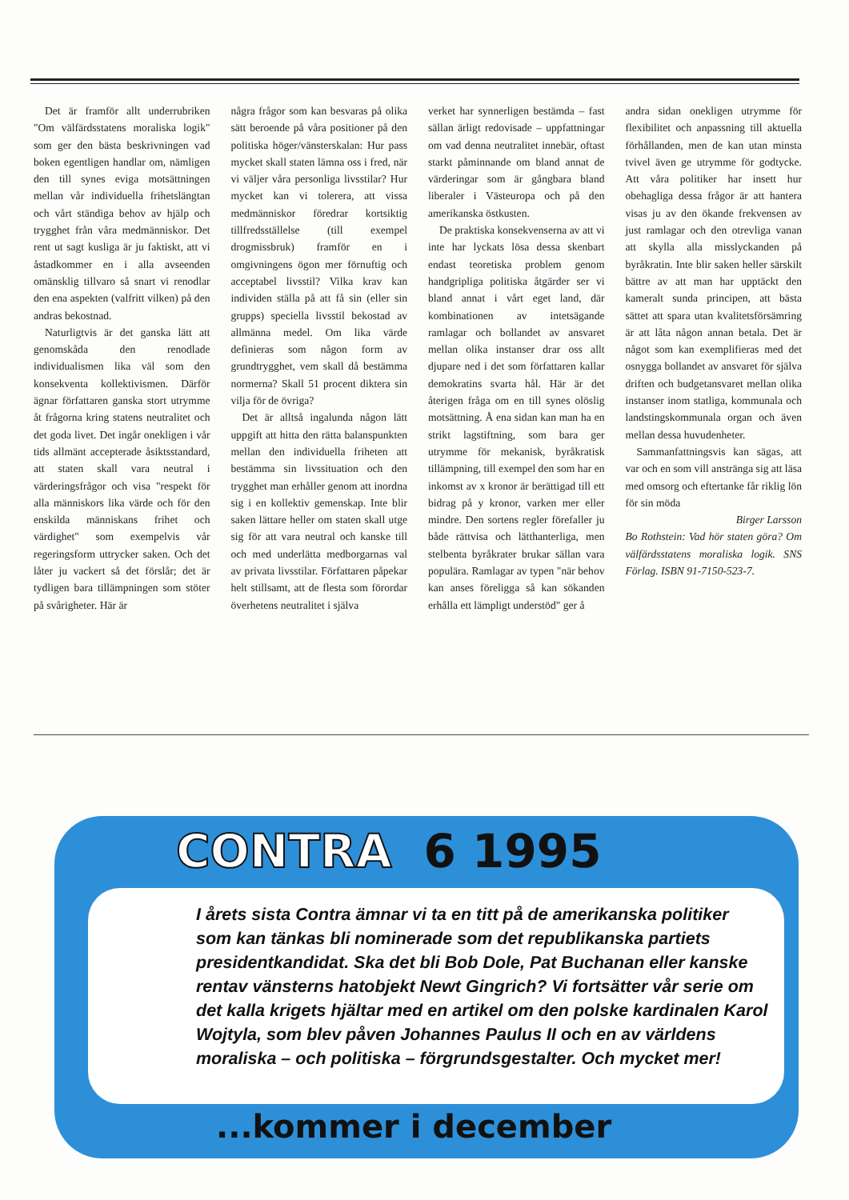Det är framför allt underrubriken "Om välfärdsstatens moraliska logik" som ger den bästa beskrivningen vad boken egentligen handlar om, nämligen den till synes eviga motsättningen mellan vår individuella frihetslängtan och vårt ständiga behov av hjälp och trygghet från våra medmänniskor. Det rent ut sagt kusliga är ju faktiskt, att vi åstadkommer en i alla avseenden omänsklig tillvaro så snart vi renodlar den ena aspekten (valfritt vilken) på den andras bekostnad.
Naturligtvis är det ganska lätt att genomskåda den renodlade individualismen lika väl som den konsekventa kollektivismen. Därför ägnar författaren ganska stort utrymme åt frågorna kring statens neutralitet och det goda livet. Det ingår onekligen i vår tids allmänt accepterade åsiktsstandard, att staten skall vara neutral i värderingsfrågor och visa "respekt för alla människors lika värde och för den enskilda människans frihet och värdighet" som exempelvis vår regeringsform uttrycker saken. Och det låter ju vackert så det förslår; det är tydligen bara tillämpningen som stöter på svårigheter. Här är
några frågor som kan besvaras på olika sätt beroende på våra positioner på den politiska höger/vänsterskalan: Hur pass mycket skall staten lämna oss i fred, när vi väljer våra personliga livsstilar? Hur mycket kan vi tolerera, att vissa medmänniskor föredrar kortsiktig tillfredsställelse (till exempel drogmissbruk) framför en i omgivningens ögon mer förnuftig och acceptabel livsstil? Vilka krav kan individen ställa på att få sin (eller sin grupps) speciella livsstil bekostad av allmänna medel. Om lika värde definieras som någon form av grundtrygghet, vem skall då bestämma normerna? Skall 51 procent diktera sin vilja för de övriga?
Det är alltså ingalunda någon lätt uppgift att hitta den rätta balanspunkten mellan den individuella friheten att bestämma sin livssituation och den trygghet man erhåller genom att inordna sig i en kollektiv gemenskap. Inte blir saken lättare heller om staten skall utge sig för att vara neutral och kanske till och med underlätta medborgarnas val av privata livsstilar. Författaren påpekar helt stillsamt, att de flesta som förordar överhetens neutralitet i själva
verket har synnerligen bestämda – fast sällan ärligt redovisade – uppfattningar om vad denna neutralitet innebär, oftast starkt påminnande om bland annat de värderingar som är gångbara bland liberaler i Västeuropa och på den amerikanska östkusten.
De praktiska konsekvenserna av att vi inte har lyckats lösa dessa skenbart endast teoretiska problem genom handgripliga politiska åtgärder ser vi bland annat i vårt eget land, där kombinationen av intetsägande ramlagar och bollandet av ansvaret mellan olika instanser drar oss allt djupare ned i det som författaren kallar demokratins svarta hål. Här är det återigen fråga om en till synes olöslig motsättning. Å ena sidan kan man ha en strikt lagstiftning, som bara ger utrymme för mekanisk, byråkratisk tillämpning, till exempel den som har en inkomst av x kronor är berättigad till ett bidrag på y kronor, varken mer eller mindre. Den sortens regler förefaller ju både rättvisa och lätthanterliga, men stelbenta byråkrater brukar sällan vara populära. Ramlagar av typen "när behov kan anses föreligga så kan sökanden erhålla ett lämpligt understöd" ger å
andra sidan onekligen utrymme för flexibilitet och anpassning till aktuella förhållanden, men de kan utan minsta tvivel även ge utrymme för godtycke. Att våra politiker har insett hur obehagliga dessa frågor är att hantera visas ju av den ökande frekvensen av just ramlagar och den otrevliga vanan att skylla alla misslyckanden på byråkratin. Inte blir saken heller särskilt bättre av att man har upptäckt den kameralt sunda principen, att bästa sättet att spara utan kvalitetsförsämring är att låta någon annan betala. Det är något som kan exemplifieras med det osnygga bollandet av ansvaret för själva driften och budgetansvaret mellan olika instanser inom statliga, kommunala och landstingskommunala organ och även mellan dessa huvudenheter.
Sammanfattningsvis kan sägas, att var och en som vill anstränga sig att läsa med omsorg och eftertanke får riklig lön för sin möda
Birger Larsson
Bo Rothstein: Vad hör staten göra? Om välfärdsstatens moraliska logik. SNS Förlag. ISBN 91-7150-523-7.
CONTRA 6 1995
I årets sista Contra ämnar vi ta en titt på de amerikanska politiker som kan tänkas bli nominerade som det republikanska partiets presidentkandidat. Ska det bli Bob Dole, Pat Buchanan eller kanske rentav vänsterns hatobjekt Newt Gingrich? Vi fortsätter vår serie om det kalla krigets hjältar med en artikel om den polske kardinalen Karol Wojtyla, som blev påven Johannes Paulus II och en av världens moraliska – och politiska – förgrundsgestalter. Och mycket mer!
...kommer i december